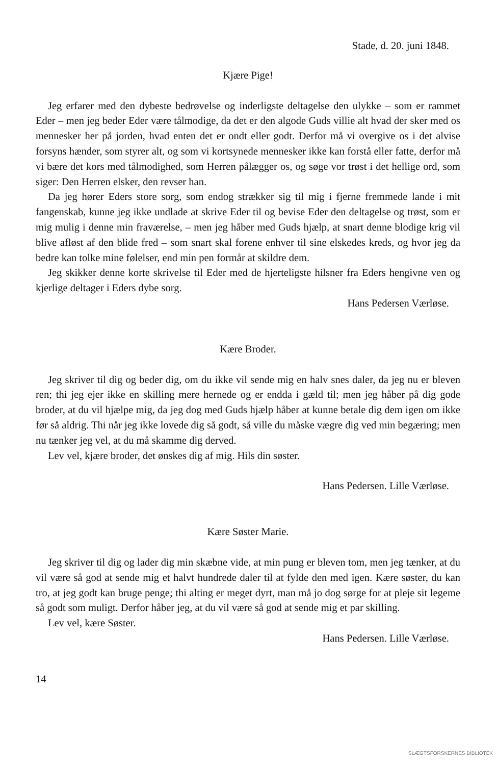Stade, d. 20. juni 1848.
Kjære Pige!
Jeg erfarer med den dybeste bedrøvelse og inderligste deltagelse den ulykke – som er rammet Eder – men jeg beder Eder være tålmodige, da det er den algode Guds villie alt hvad der sker med os mennesker her på jorden, hvad enten det er ondt eller godt. Derfor må vi overgive os i det alvise forsyns hænder, som styrer alt, og som vi kortsynede mennesker ikke kan forstå eller fatte, derfor må vi bære det kors med tålmodighed, som Herren pålægger os, og søge vor trøst i det hellige ord, som siger: Den Herren elsker, den revser han.
Da jeg hører Eders store sorg, som endog strækker sig til mig i fjerne fremmede lande i mit fangenskab, kunne jeg ikke undlade at skrive Eder til og bevise Eder den deltagelse og trøst, som er mig mulig i denne min fraværelse, – men jeg håber med Guds hjælp, at snart denne blodige krig vil blive afløst af den blide fred – som snart skal forene enhver til sine elskedes kreds, og hvor jeg da bedre kan tolke mine følelser, end min pen formår at skildre dem.
Jeg skikker denne korte skrivelse til Eder med de hjerteligste hilsner fra Eders hengivne ven og kjerlige deltager i Eders dybe sorg.
Hans Pedersen Værløse.
Kære Broder.
Jeg skriver til dig og beder dig, om du ikke vil sende mig en halv snes daler, da jeg nu er bleven ren; thi jeg ejer ikke en skilling mere hernede og er endda i gæld til; men jeg håber på dig gode broder, at du vil hjælpe mig, da jeg dog med Guds hjælp håber at kunne betale dig dem igen om ikke før så aldrig. Thi når jeg ikke lovede dig så godt, så ville du måske vægre dig ved min begæring; men nu tænker jeg vel, at du må skamme dig derved.
Lev vel, kjære broder, det ønskes dig af mig. Hils din søster.
Hans Pedersen. Lille Værløse.
Kære Søster Marie.
Jeg skriver til dig og lader dig min skæbne vide, at min pung er bleven tom, men jeg tænker, at du vil være så god at sende mig et halvt hundrede daler til at fylde den med igen. Kære søster, du kan tro, at jeg godt kan bruge penge; thi alting er meget dyrt, man må jo dog sørge for at pleje sit legeme så godt som muligt. Derfor håber jeg, at du vil være så god at sende mig et par skilling.
Lev vel, kære Søster.
Hans Pedersen. Lille Værløse.
14
SLÆGTSFORSKERNES BIBLIOTEK